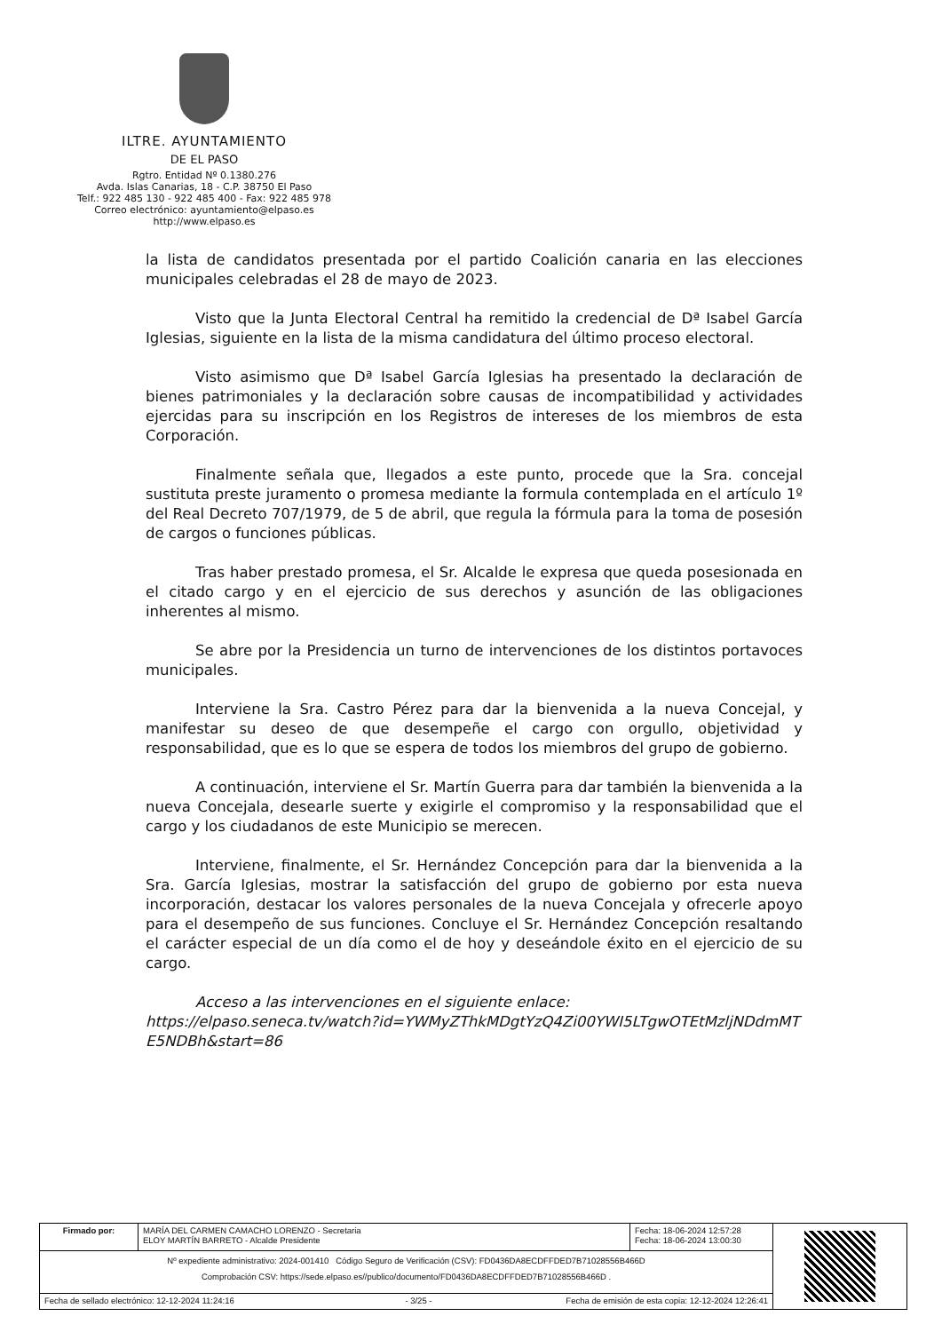ILTRE. AYUNTAMIENTO
DE EL PASO
Rgtro. Entidad Nº 0.1380.276
Avda. Islas Canarias, 18 - C.P. 38750 El Paso
Telf.: 922 485 130 - 922 485 400 - Fax: 922 485 978
Correo electrónico: ayuntamiento@elpaso.es
http://www.elpaso.es
la lista de candidatos presentada por el partido Coalición canaria en las elecciones municipales celebradas el 28 de mayo de 2023.
Visto que la Junta Electoral Central ha remitido la credencial de Dª Isabel García Iglesias, siguiente en la lista de la misma candidatura del último proceso electoral.
Visto asimismo que Dª Isabel García Iglesias ha presentado la declaración de bienes patrimoniales y la declaración sobre causas de incompatibilidad y actividades ejercidas para su inscripción en los Registros de intereses de los miembros de esta Corporación.
Finalmente señala que, llegados a este punto, procede que la Sra. concejal sustituta preste juramento o promesa mediante la formula contemplada en el artículo 1º del Real Decreto 707/1979, de 5 de abril, que regula la fórmula para la toma de posesión de cargos o funciones públicas.
Tras haber prestado promesa, el Sr. Alcalde le expresa que queda posesionada en el citado cargo y en el ejercicio de sus derechos y asunción de las obligaciones inherentes al mismo.
Se abre por la Presidencia un turno de intervenciones de los distintos portavoces municipales.
Interviene la Sra. Castro Pérez para dar la bienvenida a la nueva Concejal, y manifestar su deseo de que desempeñe el cargo con orgullo, objetividad y responsabilidad, que es lo que se espera de todos los miembros del grupo de gobierno.
A continuación, interviene el Sr. Martín Guerra para dar también la bienvenida a la nueva Concejala, desearle suerte y exigirle el compromiso y la responsabilidad que el cargo y los ciudadanos de este Municipio se merecen.
Interviene, finalmente, el Sr. Hernández Concepción para dar la bienvenida a la Sra. García Iglesias, mostrar la satisfacción del grupo de gobierno por esta nueva incorporación, destacar los valores personales de la nueva Concejala y ofrecerle apoyo para el desempeño de sus funciones. Concluye el Sr. Hernández Concepción resaltando el carácter especial de un día como el de hoy y deseándole éxito en el ejercicio de su cargo.
Acceso a las intervenciones en el siguiente enlace:
https://elpaso.seneca.tv/watch?id=YWMyZThkMDgtYzQ4Zi00YWI5LTgwOTEtMzljNDdmMTE5NDBh&start=86
| Firmado por: | MARÍA DEL CARMEN CAMACHO LORENZO - Secretaria ELOY MARTÍN BARRETO - Alcalde Presidente | Fecha: 18-06-2024 12:57:28 Fecha: 18-06-2024 13:00:30 | |
| Nº expediente administrativo: 2024-001410 Código Seguro de Verificación (CSV): FD0436DA8ECDFFDED7B71028556B466D Comprobación CSV: https://sede.elpaso.es//publico/documento/FD0436DA8ECDFFDED7B71028556B466D . | | | |
| Fecha de sellado electrónico: 12-12-2024 11:24:16 - 3/25 - Fecha de emisión de esta copia: 12-12-2024 12:26:41 | | | |